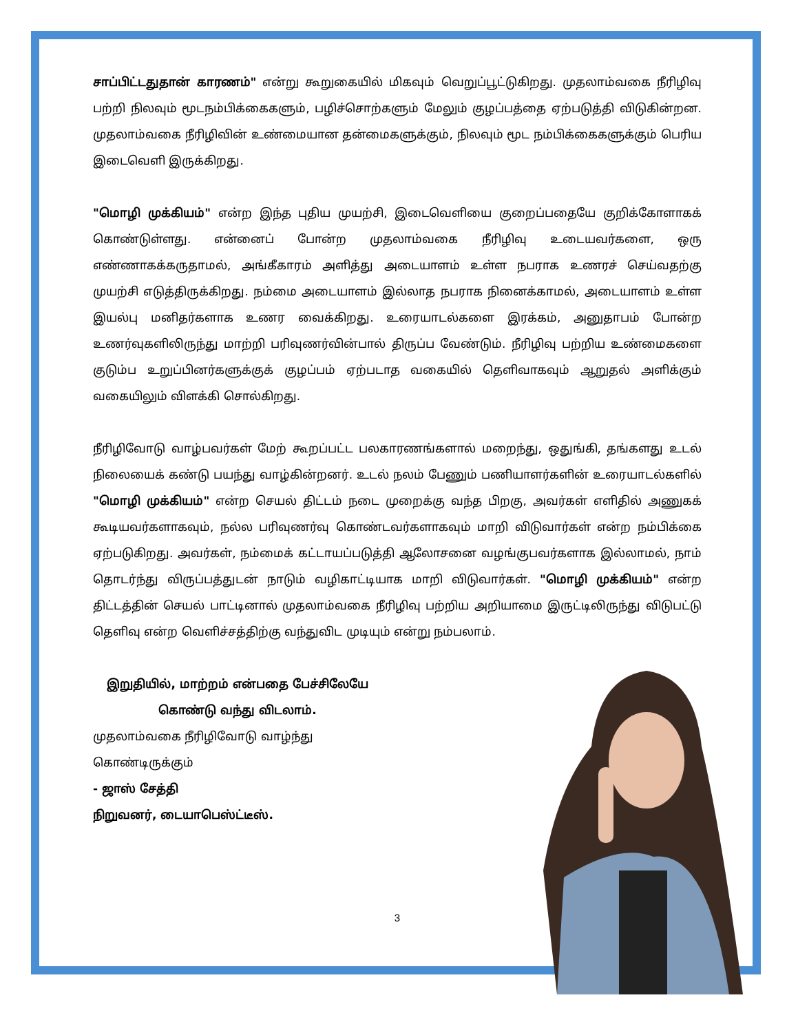சாப்பிட்டதுதான் காரணம்" என்று கூறுகையில் மிகவும் வெறுப்பூட்டுகிறது. முதலாம்வகை நீரிழிவு பற்றி நிலவும் மூடநம்பிக்கைகளும், பழிச்சொற்களும் மேலும் குழப்பத்தை ஏற்படுத்தி விடுகின்றன. முதலாம்வகை நீரிழிவின் உண்மையான தன்மைகளுக்கும், நிலவும் மூட நம்பிக்கைகளுக்கும் பெரிய இடைவெளி இருக்கிறது.
"மொழி முக்கியம்" என்ற இந்த புதிய முயற்சி, இடைவெளியை குறைப்பதையே குறிக்கோளாகக் கொண்டுள்ளது. என்னைப் போன்ற முதலாம்வகை நீரிழிவு உடையவர்களை, ஒரு எண்ணாகக்கருதாமல், அங்கீகாரம் அளித்து அடையாளம் உள்ள நபராக உணரச் செய்வதற்கு முயற்சி எடுத்திருக்கிறது. நம்மை அடையாளம் இல்லாத நபராக நினைக்காமல், அடையாளம் உள்ள இயல்பு மனிதர்களாக உணர வைக்கிறது. உரையாடல்களை இரக்கம், அனுதாபம் போன்ற உணர்வுகளிலிருந்து மாற்றி பரிவுணர்வின்பால் திருப்ப வேண்டும். நீரிழிவு பற்றிய உண்மைகளை குடும்ப உறுப்பினர்களுக்குக் குழப்பம் ஏற்படாத வகையில் தெளிவாகவும் ஆறுதல் அளிக்கும் வகையிலும் விளக்கி சொல்கிறது.
நீரிழிவோடு வாழ்பவர்கள் மேற் கூறப்பட்ட பலகாரணங்களால் மறைந்து, ஒதுங்கி, தங்களது உடல் நிலையைக் கண்டு பயந்து வாழ்கின்றனர். உடல் நலம் பேணும் பணியாளர்களின் உரையாடல்களில் "மொழி முக்கியம்" என்ற செயல் திட்டம் நடை முறைக்கு வந்த பிறகு, அவர்கள் எளிதில் அணுகக் கூடியவர்களாகவும், நல்ல பரிவுணர்வு கொண்டவர்களாகவும் மாறி விடுவார்கள் என்ற நம்பிக்கை ஏற்படுகிறது. அவர்கள், நம்மைக் கட்டாயப்படுத்தி ஆலோசனை வழங்குபவர்களாக இல்லாமல், நாம் தொடர்ந்து விருப்பத்துடன் நாடும் வழிகாட்டியாக மாறி விடுவார்கள். "மொழி முக்கியம்" என்ற திட்டத்தின் செயல் பாட்டினால் முதலாம்வகை நீரிழிவு பற்றிய அறியாமை இருட்டிலிருந்து விடுபட்டு தெளிவு என்ற வெளிச்சத்திற்கு வந்துவிட முடியும் என்று நம்பலாம்.
இறுதியில், மாற்றம் என்பதை பேச்சிலேயே
கொண்டு வந்து விடலாம்.
முதலாம்வகை நீரிழிவோடு வாழ்ந்து
கொண்டிருக்கும்
- ஜாஸ் சேத்தி
நிறுவனர், டையாபெஸ்ட்டீஸ்.
3